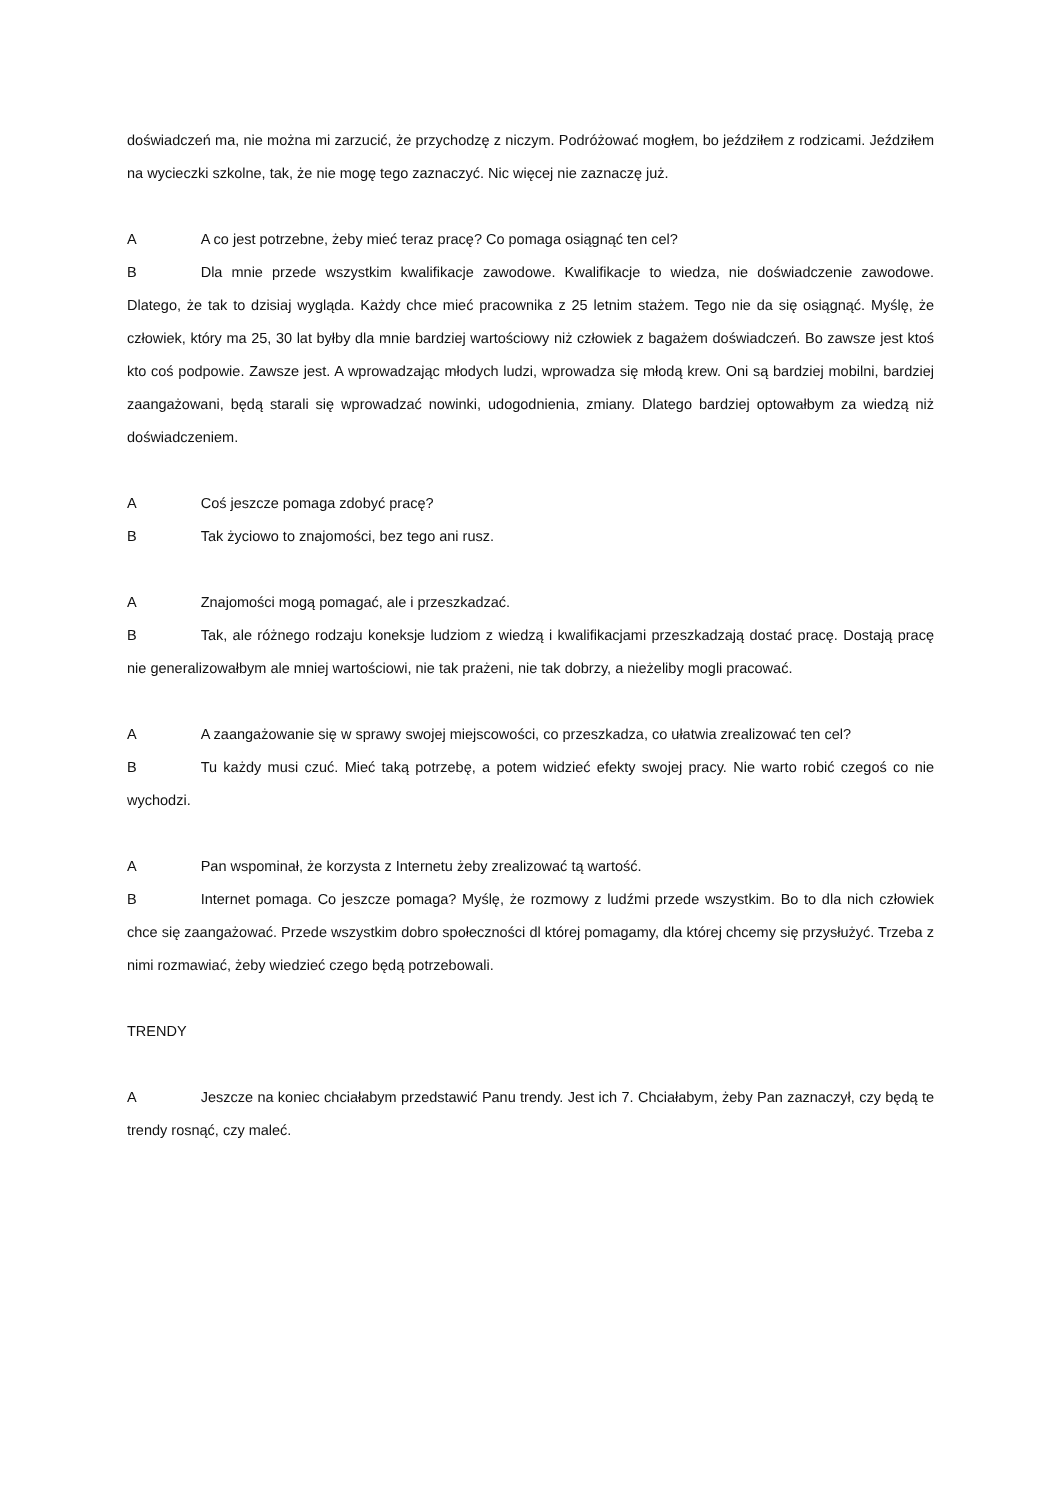doświadczeń ma, nie można mi zarzucić, że przychodzę z niczym. Podróżować mogłem, bo jeździłem z rodzicami. Jeździłem na wycieczki szkolne, tak, że nie mogę tego zaznaczyć. Nic więcej nie zaznaczę już.
A A co jest potrzebne, żeby mieć teraz pracę? Co pomaga osiągnąć ten cel?
B Dla mnie przede wszystkim kwalifikacje zawodowe. Kwalifikacje to wiedza, nie doświadczenie zawodowe. Dlatego, że tak to dzisiaj wygląda. Każdy chce mieć pracownika z 25 letnim stażem. Tego nie da się osiągnąć. Myślę, że człowiek, który ma 25, 30 lat byłby dla mnie bardziej wartościowy niż człowiek z bagażem doświadczeń. Bo zawsze jest ktoś kto coś podpowie. Zawsze jest. A wprowadzając młodych ludzi, wprowadza się młodą krew. Oni są bardziej mobilni, bardziej zaangażowani, będą starali się wprowadzać nowinki, udogodnienia, zmiany. Dlatego bardziej optowałbym za wiedzą niż doświadczeniem.
A Coś jeszcze pomaga zdobyć pracę?
B Tak życiowo to znajomości, bez tego ani rusz.
A Znajomości mogą pomagać, ale i przeszkadzać.
B Tak, ale różnego rodzaju koneksje ludziom z wiedzą i kwalifikacjami przeszkadzają dostać pracę. Dostają pracę nie generalizowałbym ale mniej wartościowi, nie tak prażeni, nie tak dobrzy, a nieżeliby mogli pracować.
A A zaangażowanie się w sprawy swojej miejscowości, co przeszkadza, co ułatwia zrealizować ten cel?
B Tu każdy musi czuć. Mieć taką potrzebę, a potem widzieć efekty swojej pracy. Nie warto robić czegoś co nie wychodzi.
A Pan wspominał, że korzysta z Internetu żeby zrealizować tą wartość.
B Internet pomaga. Co jeszcze pomaga? Myślę, że rozmowy z ludźmi przede wszystkim. Bo to dla nich człowiek chce się zaangażować. Przede wszystkim dobro społeczności dl której pomagamy, dla której chcemy się przysłużyć. Trzeba z nimi rozmawiać, żeby wiedzieć czego będą potrzebowali.
TRENDY
A Jeszcze na koniec chciałabym przedstawić Panu trendy. Jest ich 7. Chciałabym, żeby Pan zaznaczył, czy będą te trendy rosnąć, czy maleć.